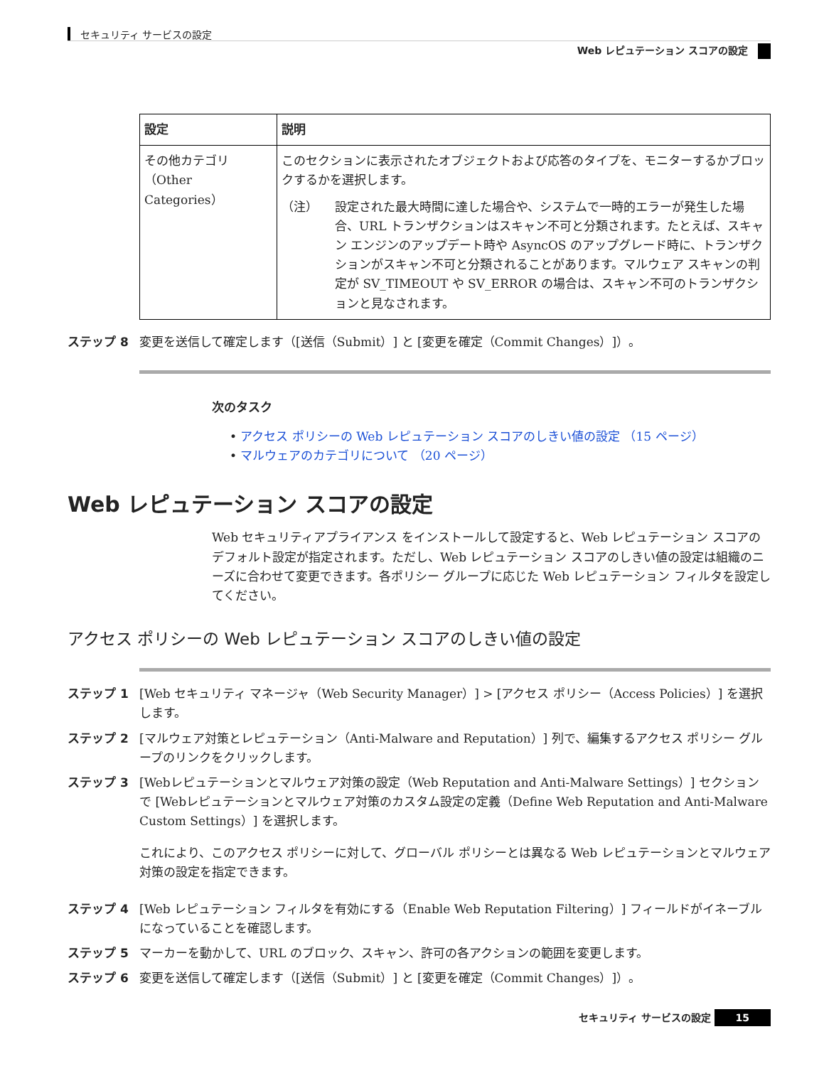セキュリティ サービスの設定
Web レピュテーション スコアの設定
| 設定 | 説明 |
| --- | --- |
| その他カテゴリ（Other Categories） | このセクションに表示されたオブジェクトおよび応答のタイプを、モニターするかブロックするかを選択します。 （注） 設定された最大時間に達した場合や、システムで一時的エラーが発生した場合、URL トランザクションはスキャン不可と分類されます。たとえば、スキャン エンジンのアップデート時や AsyncOS のアップグレード時に、トランザクションがスキャン不可と分類されることがあります。マルウェア スキャンの判定が SV_TIMEOUT や SV_ERROR の場合は、スキャン不可のトランザクションと見なされます。 |
ステップ 8 変更を送信して確定します（[送信（Submit）] と [変更を確定（Commit Changes）]）。
次のタスク
• アクセス ポリシーの Web レピュテーション スコアのしきい値の設定 （15 ページ）
• マルウェアのカテゴリについて （20 ページ）
Web レピュテーション スコアの設定
Web セキュリティアプライアンス をインストールして設定すると、Web レピュテーション スコアのデフォルト設定が指定されます。ただし、Web レピュテーション スコアのしきい値の設定は組織のニーズに合わせて変更できます。各ポリシー グループに応じた Web レピュテーション フィルタを設定してください。
アクセス ポリシーの Web レピュテーション スコアのしきい値の設定
ステップ 1 [Web セキュリティ マネージャ（Web Security Manager）] > [アクセス ポリシー（Access Policies）] を選択します。
ステップ 2 [マルウェア対策とレピュテーション（Anti-Malware and Reputation）] 列で、編集するアクセス ポリシー グループのリンクをクリックします。
ステップ 3 [Webレピュテーションとマルウェア対策の設定（Web Reputation and Anti-Malware Settings）] セクションで [Webレピュテーションとマルウェア対策のカスタム設定の定義（Define Web Reputation and Anti-Malware Custom Settings）] を選択します。
これにより、このアクセス ポリシーに対して、グローバル ポリシーとは異なる Web レピュテーションとマルウェア対策の設定を指定できます。
ステップ 4 [Web レピュテーション フィルタを有効にする（Enable Web Reputation Filtering）] フィールドがイネーブルになっていることを確認します。
ステップ 5 マーカーを動かして、URL のブロック、スキャン、許可の各アクションの範囲を変更します。
ステップ 6 変更を送信して確定します（[送信（Submit）] と [変更を確定（Commit Changes）]）。
セキュリティ サービスの設定 15